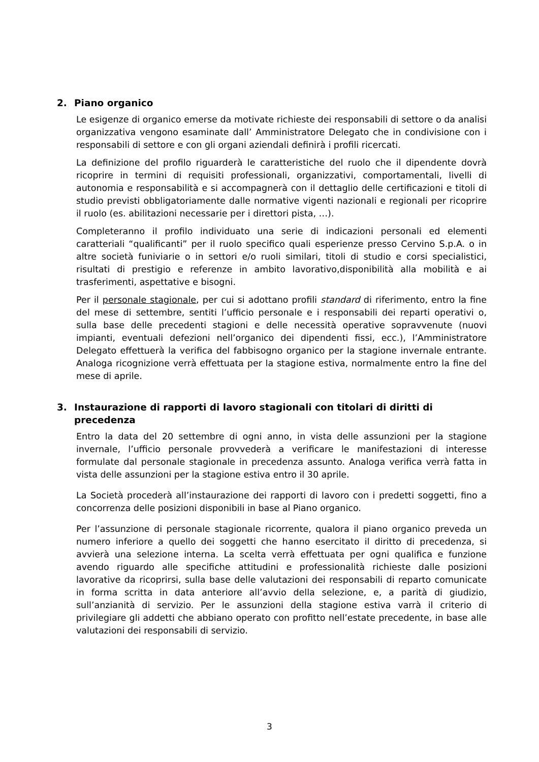2. Piano organico
Le esigenze di organico emerse da motivate richieste dei responsabili di settore o da analisi organizzativa vengono esaminate dall’ Amministratore Delegato che in condivisione con i responsabili di settore e con gli organi aziendali definirà i profili ricercati.
La definizione del profilo riguarderà le caratteristiche del ruolo che il dipendente dovrà ricoprire in termini di requisiti professionali, organizzativi, comportamentali, livelli di autonomia e responsabilità e si accompagnerà con il dettaglio delle certificazioni e titoli di studio previsti obbligatoriamente dalle normative vigenti nazionali e regionali per ricoprire il ruolo (es. abilitazioni necessarie per i direttori pista, …).
Completeranno il profilo individuato una serie di indicazioni personali ed elementi caratteriali “qualificanti” per il ruolo specifico quali esperienze presso Cervino S.p.A. o in altre società funiviarie o in settori e/o ruoli similari, titoli di studio e corsi specialistici, risultati di prestigio e referenze in ambito lavorativo,disponibilità alla mobilità e ai trasferimenti, aspettative e bisogni.
Per il personale stagionale, per cui si adottano profili standard di riferimento, entro la fine del mese di settembre, sentiti l’ufficio personale e i responsabili dei reparti operativi o, sulla base delle precedenti stagioni e delle necessità operative sopravvenute (nuovi impianti, eventuali defezioni nell’organico dei dipendenti fissi, ecc.), l’Amministratore Delegato effettuerà la verifica del fabbisogno organico per la stagione invernale entrante. Analoga ricognizione verrà effettuata per la stagione estiva, normalmente entro la fine del mese di aprile.
3. Instaurazione di rapporti di lavoro stagionali con titolari di diritti di precedenza
Entro la data del 20 settembre di ogni anno, in vista delle assunzioni per la stagione invernale, l’ufficio personale provvederà a verificare le manifestazioni di interesse formulate dal personale stagionale in precedenza assunto. Analoga verifica verrà fatta in vista delle assunzioni per la stagione estiva entro il 30 aprile.
La Società procederà all’instaurazione dei rapporti di lavoro con i predetti soggetti, fino a concorrenza delle posizioni disponibili in base al Piano organico.
Per l’assunzione di personale stagionale ricorrente, qualora il piano organico preveda un numero inferiore a quello dei soggetti che hanno esercitato il diritto di precedenza, si avvierà una selezione interna. La scelta verrà effettuata per ogni qualifica e funzione avendo riguardo alle specifiche attitudini e professionalità richieste dalle posizioni lavorative da ricoprirsi, sulla base delle valutazioni dei responsabili di reparto comunicate in forma scritta in data anteriore all’avvio della selezione, e, a parità di giudizio, sull’anzianità di servizio. Per le assunzioni della stagione estiva varrà il criterio di privilegiare gli addetti che abbiano operato con profitto nell’estate precedente, in base alle valutazioni dei responsabili di servizio.
3